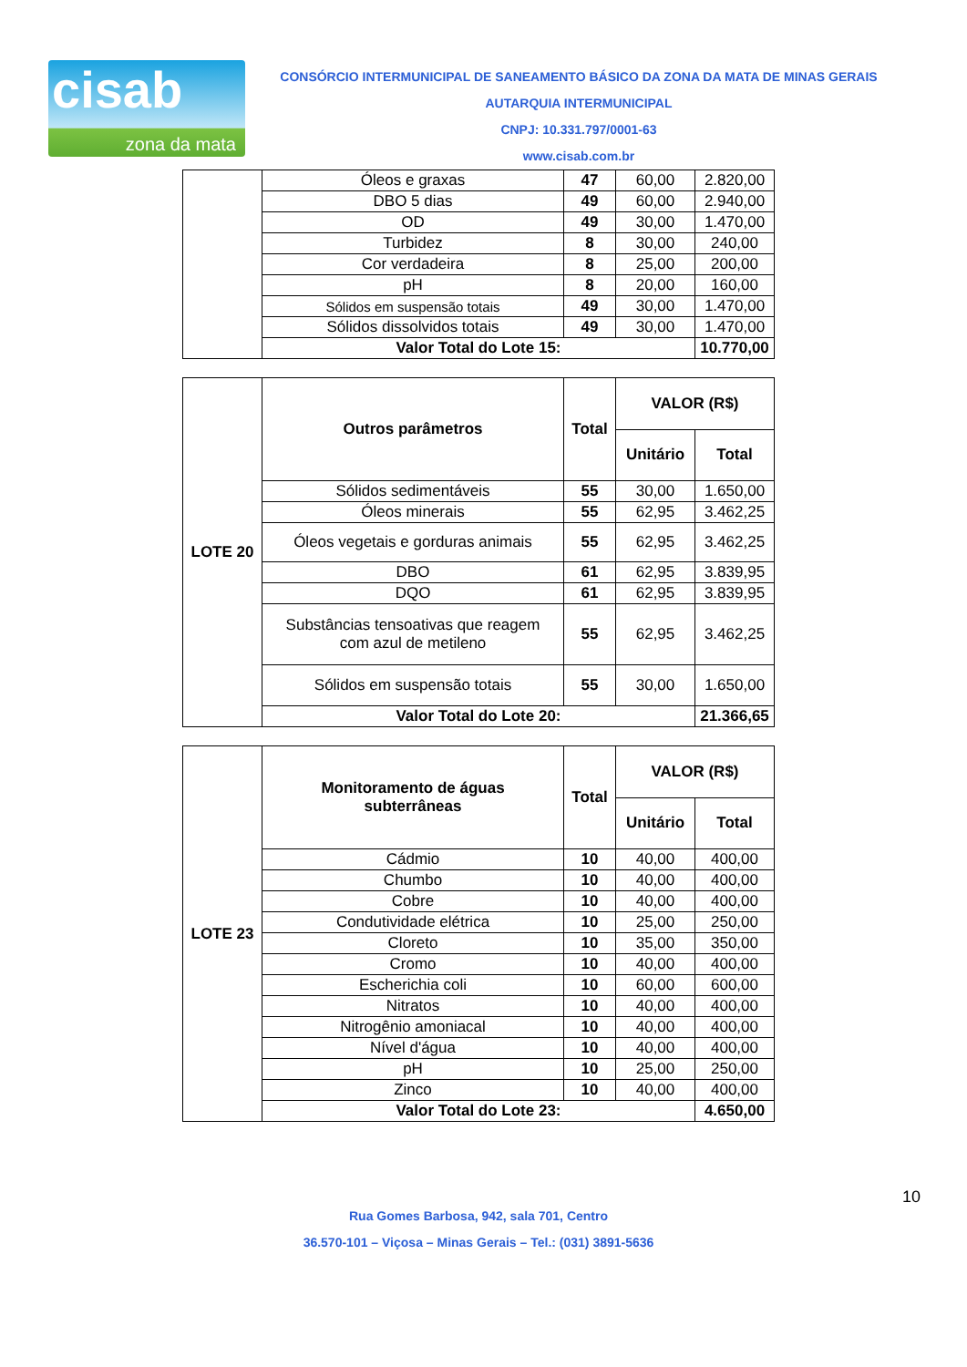cisab
zona da mata
CONSÓRCIO INTERMUNICIPAL DE SANEAMENTO BÁSICO DA ZONA DA MATA DE MINAS GERAIS
AUTARQUIA INTERMUNICIPAL
CNPJ: 10.331.797/0001-63
www.cisab.com.br
| | Óleos e graxas | 47 | 60,00 | 2.820,00 |
| | DBO 5 dias | 49 | 60,00 | 2.940,00 |
| | OD | 49 | 30,00 | 1.470,00 |
| | Turbidez | 8 | 30,00 | 240,00 |
| | Cor verdadeira | 8 | 25,00 | 200,00 |
| | pH | 8 | 20,00 | 160,00 |
| | Sólidos em suspensão totais | 49 | 30,00 | 1.470,00 |
| | Sólidos dissolvidos totais | 49 | 30,00 | 1.470,00 |
| | Valor Total do Lote 15: | | | 10.770,00 |
| LOTE 20 | Outros parâmetros | Total | VALOR (R$) | |
| | | | Unitário | Total |
| | Sólidos sedimentáveis | 55 | 30,00 | 1.650,00 |
| | Óleos minerais | 55 | 62,95 | 3.462,25 |
| | Óleos vegetais e gorduras animais | 55 | 62,95 | 3.462,25 |
| | DBO | 61 | 62,95 | 3.839,95 |
| | DQO | 61 | 62,95 | 3.839,95 |
| | Substâncias tensoativas que reagem com azul de metileno | 55 | 62,95 | 3.462,25 |
| | Sólidos em suspensão totais | 55 | 30,00 | 1.650,00 |
| | Valor Total do Lote 20: | | | 21.366,65 |
| LOTE 23 | Monitoramento de águas subterrâneas | Total | VALOR (R$) | |
| | | | Unitário | Total |
| | Cádmio | 10 | 40,00 | 400,00 |
| | Chumbo | 10 | 40,00 | 400,00 |
| | Cobre | 10 | 40,00 | 400,00 |
| | Condutividade elétrica | 10 | 25,00 | 250,00 |
| | Cloreto | 10 | 35,00 | 350,00 |
| | Cromo | 10 | 40,00 | 400,00 |
| | Escherichia coli | 10 | 60,00 | 600,00 |
| | Nitratos | 10 | 40,00 | 400,00 |
| | Nitrogênio amoniacal | 10 | 40,00 | 400,00 |
| | Nível d'água | 10 | 40,00 | 400,00 |
| | pH | 10 | 25,00 | 250,00 |
| | Zinco | 10 | 40,00 | 400,00 |
| | Valor Total do Lote 23: | | | 4.650,00 |
10
Rua Gomes Barbosa, 942, sala 701, Centro
36.570-101 – Viçosa – Minas Gerais – Tel.: (031) 3891-5636